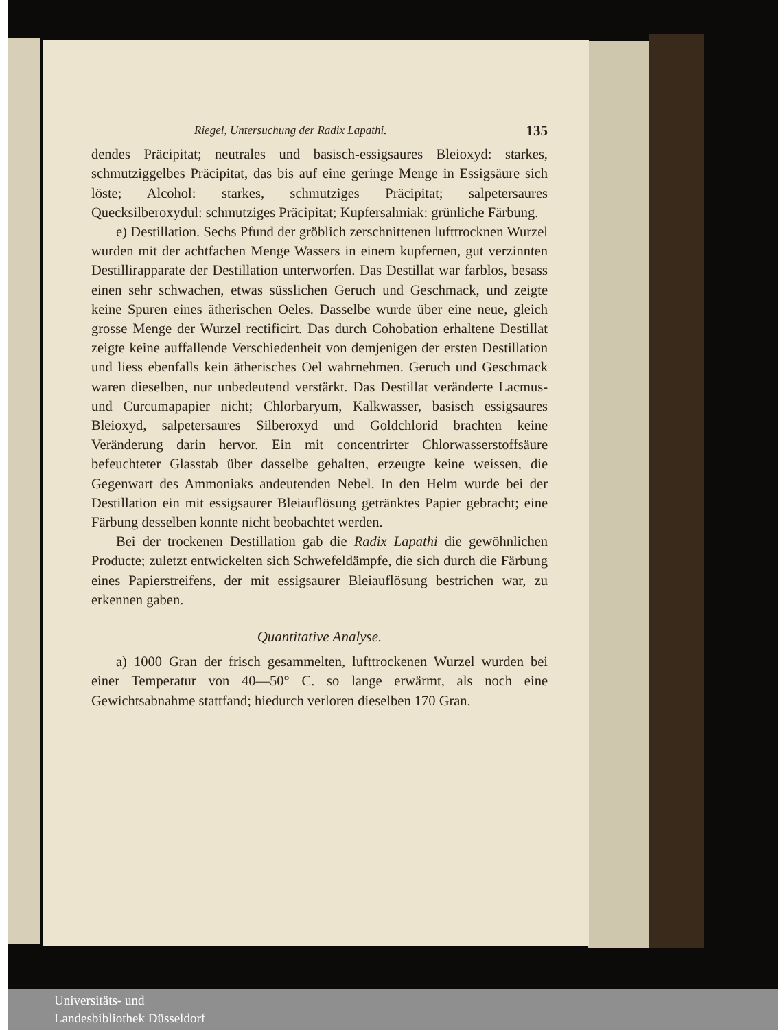Riegel, Untersuchung der Radix Lapathi. 135
dendes Präcipitat; neutrales und basisch-essigsaures Bleioxyd: starkes, schmutziggelbes Präcipitat, das bis auf eine geringe Menge in Essigsäure sich löste; Alcohol: starkes, schmutziges Präcipitat; salpetersaures Quecksilberoxydul: schmutziges Präcipitat; Kupfersalmiak: grünliche Färbung.
e) Destillation. Sechs Pfund der gröblich zerschnittenen lufttrocknen Wurzel wurden mit der achtfachen Menge Wassers in einem kupfernen, gut verzinnten Destillirapparate der Destillation unterworfen. Das Destillat war farblos, besass einen sehr schwachen, etwas süsslichen Geruch und Geschmack, und zeigte keine Spuren eines ätherischen Oeles. Dasselbe wurde über eine neue, gleich grosse Menge der Wurzel rectificirt. Das durch Cohobation erhaltene Destillat zeigte keine auffallende Verschiedenheit von demjenigen der ersten Destillation und liess ebenfalls kein ätherisches Oel wahrnehmen. Geruch und Geschmack waren dieselben, nur unbedeutend verstärkt. Das Destillat veränderte Lacmus- und Curcumapapier nicht; Chlorbaryum, Kalkwasser, basisch essigsaures Bleioxyd, salpetersaures Silberoxyd und Goldchlorid brachten keine Veränderung darin hervor. Ein mit concentrirter Chlorwasserstoffsäure befeuchteter Glasstab über dasselbe gehalten, erzeugte keine weissen, die Gegenwart des Ammoniaks andeutenden Nebel. In den Helm wurde bei der Destillation ein mit essigsaurer Bleiauflösung getränktes Papier gebracht; eine Färbung desselben konnte nicht beobachtet werden.
Bei der trockenen Destillation gab die Radix Lapathi die gewöhnlichen Producte; zuletzt entwickelten sich Schwefeldämpfe, die sich durch die Färbung eines Papierstreifens, der mit essigsaurer Bleiauflösung bestrichen war, zu erkennen gaben.
Quantitative Analyse.
a) 1000 Gran der frisch gesammelten, lufttrockenen Wurzel wurden bei einer Temperatur von 40—50° C. so lange erwärmt, als noch eine Gewichtsabnahme stattfand; hiedurch verloren dieselben 170 Gran.
Universitäts- und
Landesbibliothek Düsseldorf